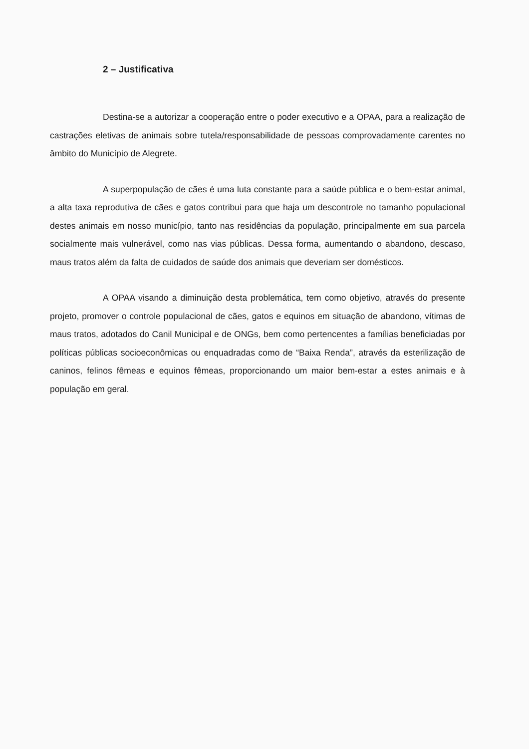2 – Justificativa
Destina-se a autorizar a cooperação entre o poder executivo e a OPAA, para a realização de castrações eletivas de animais sobre tutela/responsabilidade de pessoas comprovadamente carentes no âmbito do Município de Alegrete.
A superpopulação de cães é uma luta constante para a saúde pública e o bem-estar animal, a alta taxa reprodutiva de cães e gatos contribui para que haja um descontrole no tamanho populacional destes animais em nosso município, tanto nas residências da população, principalmente em sua parcela socialmente mais vulnerável, como nas vias públicas. Dessa forma, aumentando o abandono, descaso, maus tratos além da falta de cuidados de saúde dos animais que deveriam ser domésticos.
A OPAA visando a diminuição desta problemática, tem como objetivo, através do presente projeto, promover o controle populacional de cães, gatos e equinos em situação de abandono, vítimas de maus tratos, adotados do Canil Municipal e de ONGs, bem como pertencentes a famílias beneficiadas por políticas públicas socioeconômicas ou enquadradas como de “Baixa Renda”, através da esterilização de caninos, felinos fêmeas e equinos fêmeas, proporcionando um maior bem-estar a estes animais e à população em geral.